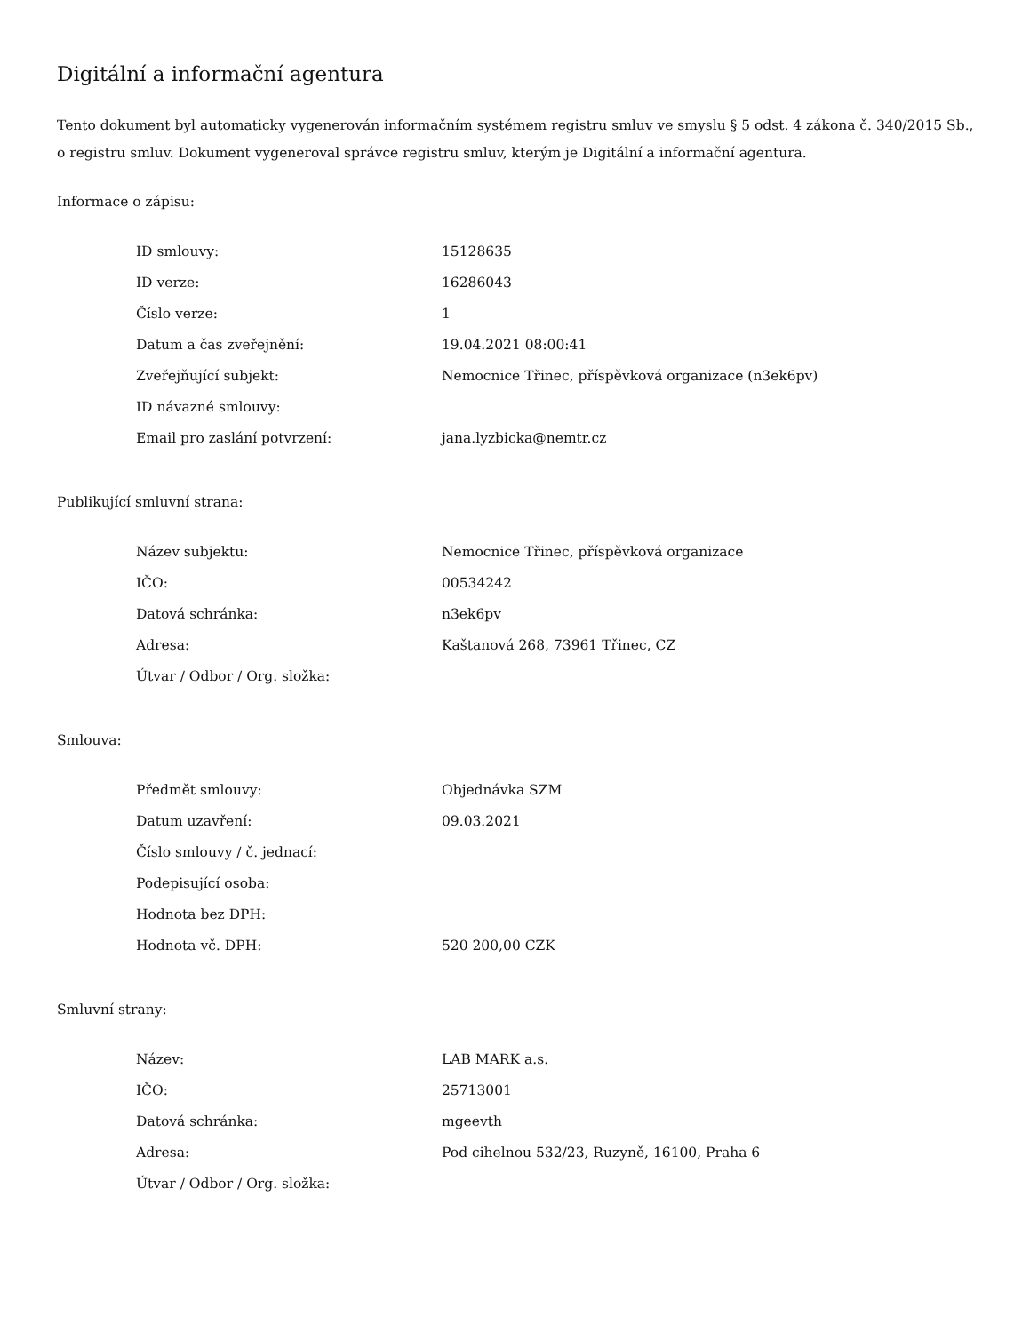Digitální a informační agentura
Tento dokument byl automaticky vygenerován informačním systémem registru smluv ve smyslu § 5 odst. 4 zákona č. 340/2015 Sb., o registru smluv. Dokument vygeneroval správce registru smluv, kterým je Digitální a informační agentura.
Informace o zápisu:
| ID smlouvy: | 15128635 |
| ID verze: | 16286043 |
| Číslo verze: | 1 |
| Datum a čas zveřejnění: | 19.04.2021 08:00:41 |
| Zveřejňující subjekt: | Nemocnice Třinec, příspěvková organizace (n3ek6pv) |
| ID návazné smlouvy: | |
| Email pro zaslání potvrzení: | jana.lyzbicka@nemtr.cz |
Publikující smluvní strana:
| Název subjektu: | Nemocnice Třinec, příspěvková organizace |
| IČO: | 00534242 |
| Datová schránka: | n3ek6pv |
| Adresa: | Kaštanová 268, 73961 Třinec, CZ |
| Útvar / Odbor / Org. složka: | |
Smlouva:
| Předmět smlouvy: | Objednávka SZM |
| Datum uzavření: | 09.03.2021 |
| Číslo smlouvy / č. jednací: | |
| Podepisující osoba: | |
| Hodnota bez DPH: | |
| Hodnota vč. DPH: | 520 200,00 CZK |
Smluvní strany:
| Název: | LAB MARK a.s. |
| IČO: | 25713001 |
| Datová schránka: | mgeevth |
| Adresa: | Pod cihelnou 532/23, Ruzyně, 16100, Praha 6 |
| Útvar / Odbor / Org. složka: | |